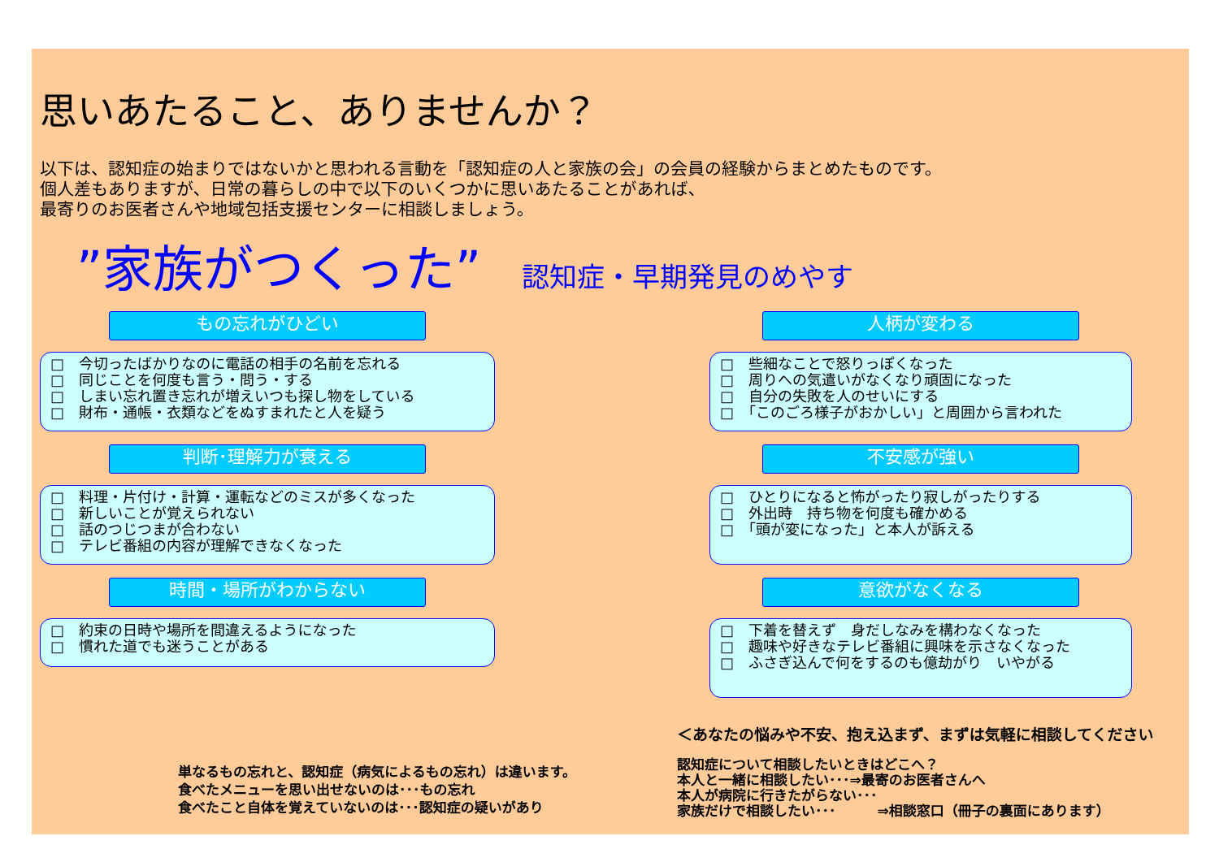思いあたること、ありませんか？
以下は、認知症の始まりではないかと思われる言動を「認知症の人と家族の会」の会員の経験からまとめたものです。
個人差もありますが、日常の暮らしの中で以下のいくつかに思いあたることがあれば、
最寄りのお医者さんや地域包括支援センターに相談しましょう。
”家族がつくった” 認知症・早期発見のめやす
もの忘れがひどい
□　今切ったばかりなのに電話の相手の名前を忘れる
□　同じことを何度も言う・問う・する
□　しまい忘れ置き忘れが増えいつも探し物をしている
□　財布・通帳・衣類などをぬすまれたと人を疑う
判断･理解力が衰える
□　料理・片付け・計算・運転などのミスが多くなった
□　新しいことが覚えられない
□　話のつじつまが合わない
□　テレビ番組の内容が理解できなくなった
時間・場所がわからない
□　約束の日時や場所を間違えるようになった
□　慣れた道でも迷うことがある
人柄が変わる
□　些細なことで怒りっぽくなった
□　周りへの気遣いがなくなり頑固になった
□　自分の失敗を人のせいにする
□　「このごろ様子がおかしい」と周囲から言われた
不安感が強い
□　ひとりになると怖がったり寂しがったりする
□　外出時　持ち物を何度も確かめる
□　「頭が変になった」と本人が訴える
意欲がなくなる
□　下着を替えず　身だしなみを構わなくなった
□　趣味や好きなテレビ番組に興味を示さなくなった
□　ふさぎ込んで何をするのも億劫がり　いやがる
単なるもの忘れと、認知症（病気によるもの忘れ）は違います。
食べたメニューを思い出せないのは･･･もの忘れ
食べたこと自体を覚えていないのは･･･認知症の疑いがあり
＜あなたの悩みや不安、抱え込まず、まずは気軽に相談してください
認知症について相談したいときはどこへ？
本人と一緒に相談したい･･･⇒最寄のお医者さんへ
本人が病院に行きたがらない･･･
家族だけで相談したい･･･　　　⇒相談窓口（冊子の裏面にあります）